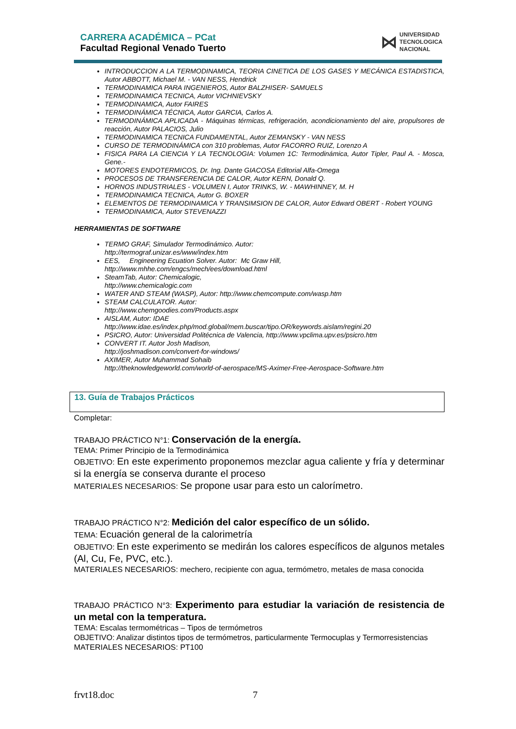CARRERA ACADÉMICA – PCat
Facultad Regional Venado Tuerto
⋈ UNIVERSIDAD
TECNOLOGICA
NACIONAL
INTRODUCCION A LA TERMODINAMICA, TEORIA CINETICA DE LOS GASES Y MECÁNICA ESTADISTICA, Autor ABBOTT, Michael M. - VAN NESS, Hendrick
TERMODINAMICA PARA INGENIEROS, Autor BALZHISER- SAMUELS
TERMODINAMICA TECNICA, Autor VICHNIEVSKY
TERMODINAMICA, Autor FAIRES
TERMODINÁMICA TÉCNICA, Autor GARCIA, Carlos A.
TERMODINÁMICA APLICADA - Máquinas térmicas, refrigeración, acondicionamiento del aire, propulsores de reacción, Autor PALACIOS, Julio
TERMODINAMICA TECNICA FUNDAMENTAL, Autor ZEMANSKY - VAN NESS
CURSO DE TERMODINÁMICA con 310 problemas, Autor FACORRO RUIZ, Lorenzo A
FISICA PARA LA CIENCIA Y LA TECNOLOGIA: Volumen 1C: Termodinámica, Autor Tipler, Paul A. - Mosca, Gene.-
MOTORES ENDOTERMICOS, Dr. Ing. Dante GIACOSA Editorial Alfa-Omega
PROCESOS DE TRANSFERENCIA DE CALOR, Autor KERN, Donald Q.
HORNOS INDUSTRIALES - VOLUMEN I, Autor TRINKS, W. - MAWHINNEY, M. H
TERMODINAMICA TECNICA, Autor G. BOXER
ELEMENTOS DE TERMODINAMICA Y TRANSIMSION DE CALOR, Autor Edward OBERT - Robert YOUNG
TERMODINAMICA, Autor STEVENAZZI
HERRAMIENTAS DE SOFTWARE
TERMO GRAF, Simulador Termodinámico. Autor:
http://termograf.unizar.es/www/index.htm
EES, Engineering Ecuation Solver. Autor: Mc Graw Hill,
http://www.mhhe.com/engcs/mech/ees/download.html
SteamTab, Autor: Chemicalogic,
http://www.chemicalogic.com
WATER AND STEAM (WASP), Autor: http://www.chemcompute.com/wasp.htm
STEAM CALCULATOR. Autor:
http://www.chemgoodies.com/Products.aspx
AISLAM, Autor: IDAE
http://www.idae.es/index.php/mod.global/mem.buscar/tipo.OR/keywords.aislam/regini.20
PSICRO, Autor: Universidad Politécnica de Valencia, http://www.vpclima.upv.es/psicro.htm
CONVERT IT. Autor Josh Madison,
http://joshmadison.com/convert-for-windows/
AXIMER, Autor Muhammad Sohaib
http://theknowledgeworld.com/world-of-aerospace/MS-Aximer-Free-Aerospace-Software.htm
13. Guía de Trabajos Prácticos
Completar:
TRABAJO PRÁCTICO N°1: Conservación de la energía.
TEMA: Primer Principio de la Termodinámica
OBJETIVO: En este experimento proponemos mezclar agua caliente y fría y determinar si la energía se conserva durante el proceso
MATERIALES NECESARIOS: Se propone usar para esto un calorímetro.
TRABAJO PRÁCTICO N°2: Medición del calor específico de un sólido.
TEMA: Ecuación general de la calorimetría
OBJETIVO: En este experimento se medirán los calores específicos de algunos metales (Al, Cu, Fe, PVC, etc.).
MATERIALES NECESARIOS: mechero, recipiente con agua, termómetro, metales de masa conocida
TRABAJO PRÁCTICO N°3: Experimento para estudiar la variación de resistencia de un metal con la temperatura.
TEMA: Escalas termométricas – Tipos de termómetros
OBJETIVO: Analizar distintos tipos de termómetros, particularmente Termocuplas y Termorresistencias
MATERIALES NECESARIOS: PT100
frvt18.doc 7